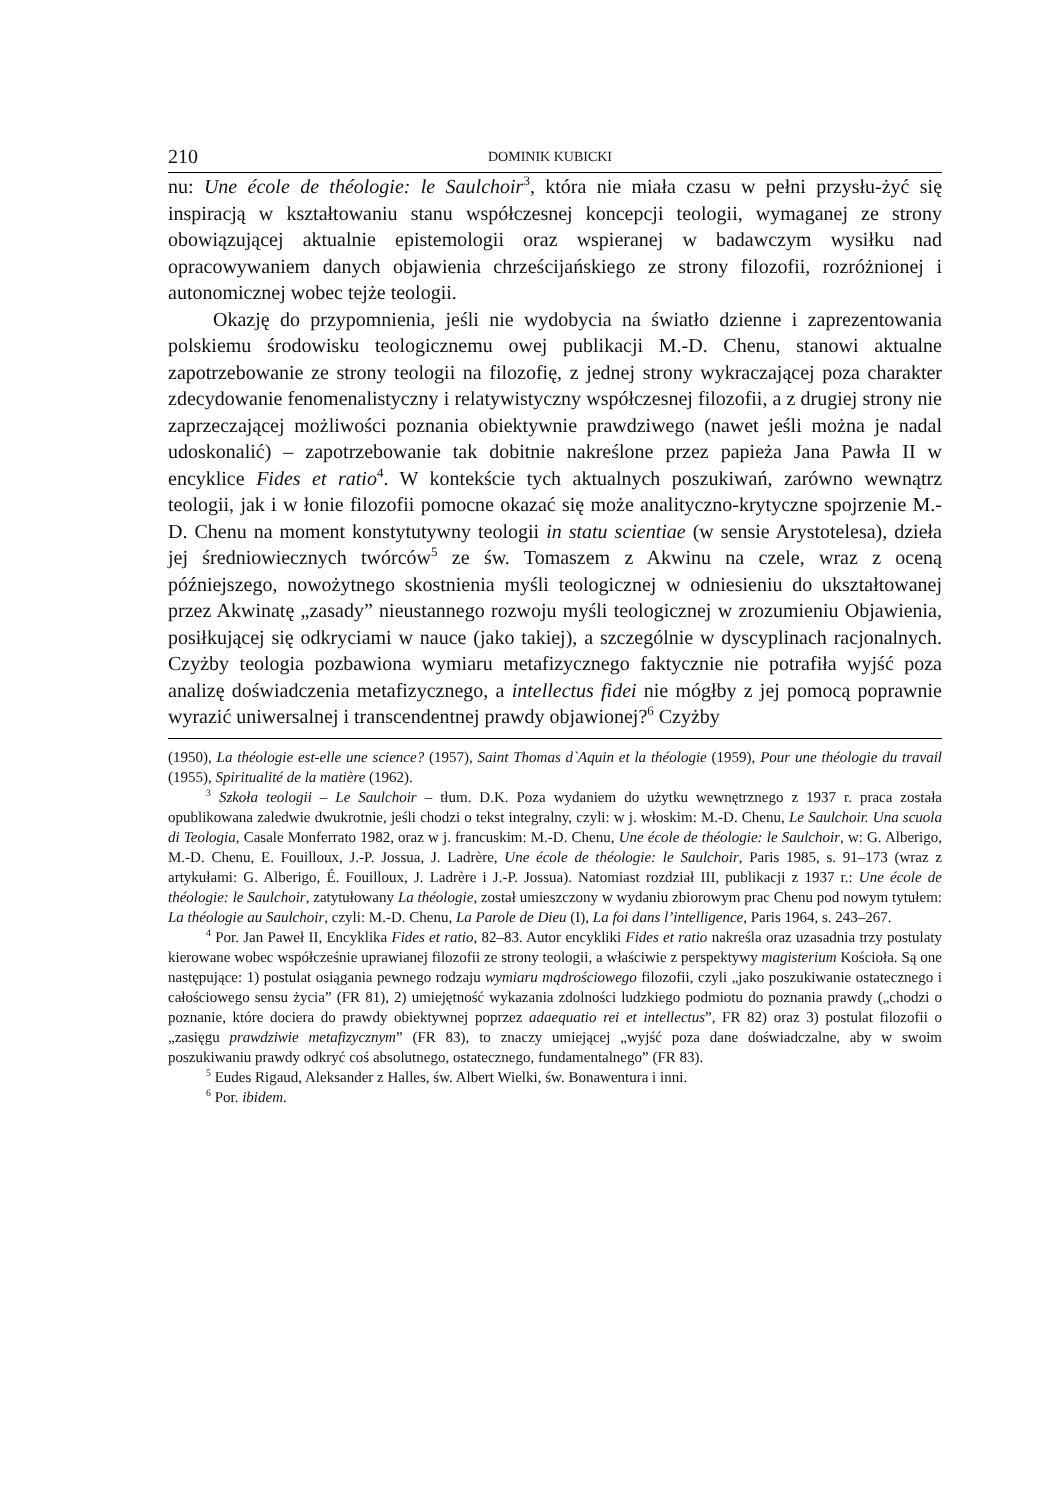210 DOMINIK KUBICKI
nu: Une école de théologie: le Saulchoir<sup>3</sup>, która nie miała czasu w pełni przysłu-żyć się inspiracją w kształtowaniu stanu współczesnej koncepcji teologii, wymaganej ze strony obowiązującej aktualnie epistemologii oraz wspieranej w badawczym wysiłku nad opracowywaniem danych objawienia chrześcijańskiego ze strony filozofii, rozróżnionej i autonomicznej wobec tejże teologii.
Okazję do przypomnienia, jeśli nie wydobycia na światło dzienne i zaprezentowania polskiemu środowisku teologicznemu owej publikacji M.-D. Chenu, stanowi aktualne zapotrzebowanie ze strony teologii na filozofię, z jednej strony wykraczającej poza charakter zdecydowanie fenomenalistyczny i relatywistyczny współczesnej filozofii, a z drugiej strony nie zaprzeczającej możliwości poznania obiektywnie prawdziwego (nawet jeśli można je nadal udoskonalić) – zapotrzebowanie tak dobitnie nakreślone przez papieża Jana Pawła II w encyklice Fides et ratio<sup>4</sup>. W kontekście tych aktualnych poszukiwań, zarówno wewnątrz teologii, jak i w łonie filozofii pomocne okazać się może analityczno-krytyczne spojrzenie M.-D. Chenu na moment konstytutywny teologii in statu scientiae (w sensie Arystotelesa), dzieła jej średniowiecznych twórców<sup>5</sup> ze św. Tomaszem z Akwinu na czele, wraz z oceną późniejszego, nowożytnego skostnienia myśli teologicznej w odniesieniu do ukształtowanej przez Akwinatę „zasady” nieustannego rozwoju myśli teologicznej w zrozumieniu Objawienia, posiłkującej się odkryciami w nauce (jako takiej), a szczególnie w dyscyplinach racjonalnych. Czyżby teologia pozbawiona wymiaru metafizycznego faktycznie nie potrafiła wyjść poza analizę doświadczenia metafizycznego, a intellectus fidei nie mógłby z jej pomocą poprawnie wyrazić uniwersalnej i transcendentnej prawdy objawionej?<sup>6</sup> Czyżby
(1950), La théologie est-elle une science? (1957), Saint Thomas d`Aquin et la théologie (1959), Pour une théologie du travail (1955), Spiritualité de la matière (1962).
<sup>3</sup> Szkoła teologii – Le Saulchoir – tłum. D.K. Poza wydaniem do użytku wewnętrznego z 1937 r. praca została opublikowana zaledwie dwukrotnie, jeśli chodzi o tekst integralny, czyli: w j. włoskim: M.-D. Chenu, Le Saulchoir. Una scuola di Teologia, Casale Monferrato 1982, oraz w j. francuskim: M.-D. Chenu, Une école de théologie: le Saulchoir, w: G. Alberigo, M.-D. Chenu, E. Fouilloux, J.-P. Jossua, J. Ladrère, Une école de théologie: le Saulchoir, Paris 1985, s. 91–173 (wraz z artykułami: G. Alberigo, É. Fouilloux, J. Ladrère i J.-P. Jossua). Natomiast rozdział III, publikacji z 1937 r.: Une école de théologie: le Saulchoir, zatytułowany La théologie, został umieszczony w wydaniu zbiorowym prac Chenu pod nowym tytułem: La théologie au Saulchoir, czyli: M.-D. Chenu, La Parole de Dieu (I), La foi dans l’intelligence, Paris 1964, s. 243–267.
<sup>4</sup> Por. Jan Paweł II, Encyklika Fides et ratio, 82–83. Autor encykliki Fides et ratio nakreśla oraz uzasadnia trzy postulaty kierowane wobec współcześnie uprawianej filozofii ze strony teologii, a właściwie z perspektywy magisterium Kościoła. Są one następujące: 1) postulat osiągania pewnego rodzaju wymiaru mądrościowego filozofii, czyli „jako poszukiwanie ostatecznego i całościowego sensu życia” (FR 81), 2) umiejętność wykazania zdolności ludzkiego podmiotu do poznania prawdy („chodzi o poznanie, które dociera do prawdy obiektywnej poprzez adaequatio rei et intellectus”, FR 82) oraz 3) postulat filozofii o „zasięgu prawdziwie metafizycznym” (FR 83), to znaczy umiejącej „wyjść poza dane doświadczalne, aby w swoim poszukiwaniu prawdy odkryć coś absolutnego, ostatecznego, fundamentalnego” (FR 83).
<sup>5</sup> Eudes Rigaud, Aleksander z Halles, św. Albert Wielki, św. Bonawentura i inni.
<sup>6</sup> Por. ibidem.